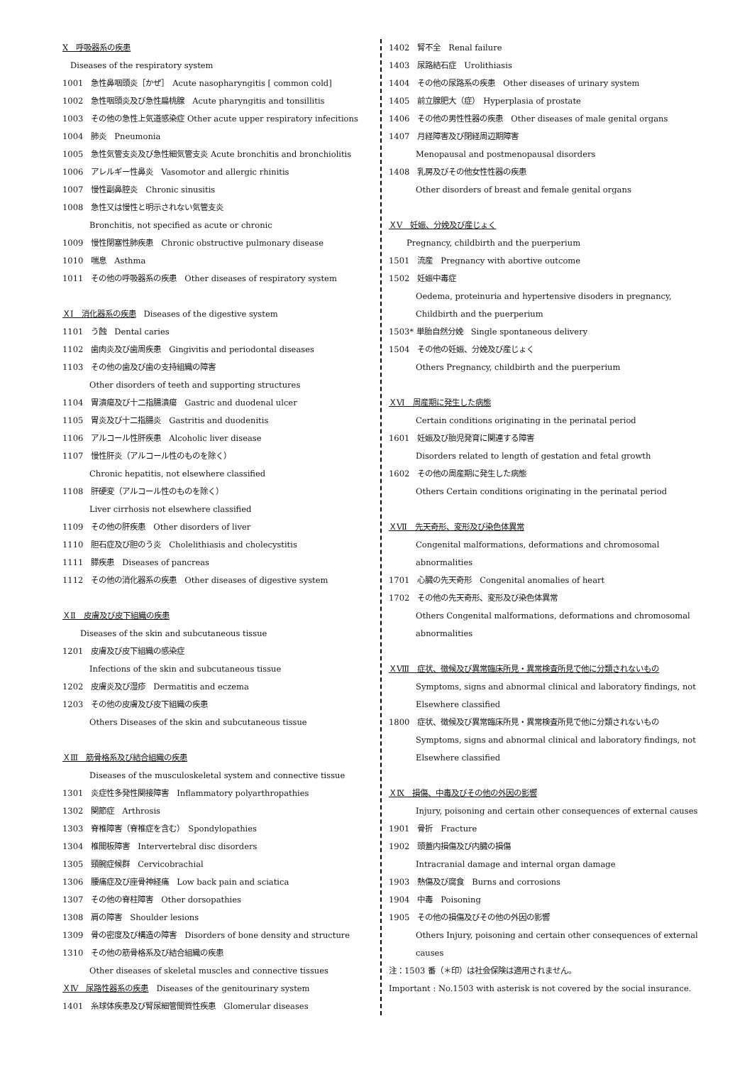Ⅹ　呼吸器系の疾患
　Diseases of the respiratory system
1001　急性鼻咽頭炎［かぜ］　Acute nasopharyngitis [ common cold]
1002　急性咽頭炎及び急性扁桃腺　Acute pharyngitis and tonsillitis
1003　その他の急性上気道感染症 Other acute upper respiratory infecitions
1004　肺炎　Pneumonia
1005　急性気管支炎及び急性細気管支炎 Acute bronchitis and bronchiolitis
1006　アレルギー性鼻炎　Vasomotor and allergic rhinitis
1007　慢性副鼻腔炎　Chronic sinusitis
1008　急性又は慢性と明示されない気管支炎
Bronchitis, not specified as acute or chronic
1009　慢性閉塞性肺疾患　Chronic obstructive pulmonary disease
1010　喘息　Asthma
1011　その他の呼吸器系の疾患　Other diseases of respiratory system
ＸⅠ　消化器系の疾患　Diseases of the digestive system
1101　う蝕　Dental caries
1102　歯肉炎及び歯周疾患　Gingivitis and periodontal diseases
1103　その他の歯及び歯の支持組織の障害
Other disorders of teeth and supporting structures
1104　胃潰瘍及び十二指腸潰瘍　Gastric and duodenal ulcer
1105　胃炎及び十二指腸炎　Gastritis and duodenitis
1106　アルコール性肝疾患　Alcoholic liver disease
1107　慢性肝炎（アルコール性のものを除く）
Chronic hepatitis, not elsewhere classified
1108　肝硬変（アルコール性のものを除く）
Liver cirrhosis not elsewhere classified
1109　その他の肝疾患　Other disorders of liver
1110　胆石症及び胆のう炎　Cholelithiasis and cholecystitis
1111　膵疾患　Diseases of pancreas
1112　その他の消化器系の疾患　Other diseases of digestive system
ＸⅡ　皮膚及び皮下組織の疾患
Diseases of the skin and subcutaneous tissue
1201　皮膚及び皮下組織の感染症
Infections of the skin and subcutaneous tissue
1202　皮膚炎及び湿疹　Dermatitis and eczema
1203　その他の皮膚及び皮下組織の疾患
Others Diseases of the skin and subcutaneous tissue
ＸⅢ　筋骨格系及び結合組織の疾患
Diseases of the musculoskeletal system and connective tissue
1301　炎症性多発性関接障害　Inflammatory polyarthropathies
1302　関節症　Arthrosis
1303　脊椎障害（脊椎症を含む）　Spondylopathies
1304　椎間板障害　Intervertebral disc disorders
1305　頸腕症候群　Cervicobrachial
1306　腰痛症及び座骨神経痛　Low back pain and sciatica
1307　その他の脊柱障害　Other dorsopathies
1308　肩の障害　Shoulder lesions
1309　骨の密度及び構造の障害　Disorders of bone density and structure
1310　その他の筋骨格系及び結合組織の疾患
Other diseases of skeletal muscles and connective tissues
ＸⅣ　尿路性器系の疾患　Diseases of the genitourinary system
1401　糸球体疾患及び腎尿細管間質性疾患　Glomerular diseases
1402　腎不全　Renal failure
1403　尿路結石症　Urolithiasis
1404　その他の尿路系の疾患　Other diseases of urinary system
1405　前立腺肥大（症）　Hyperplasia of prostate
1406　その他の男性性器の疾患　Other diseases of male genital organs
1407　月経障害及び閉経周辺期障害
Menopausal and postmenopausal disorders
1408　乳房及びその他女性性器の疾患
Other disorders of breast and female genital organs
ＸⅤ　妊娠、分娩及び産じょく
Pregnancy, childbirth and the puerperium
1501　流産　Pregnancy with abortive outcome
1502　妊娠中毒症
Oedema, proteinuria and hypertensive disoders in pregnancy,
Childbirth and the puerperium
1503* 単胎自然分娩　Single spontaneous delivery
1504　その他の妊娠、分娩及び産じょく
Others Pregnancy, childbirth and the puerperium
ＸⅥ　周産期に発生した病態
Certain conditions originating in the perinatal period
1601　妊娠及び胎児発育に関連する障害
Disorders related to length of gestation and fetal growth
1602　その他の周産期に発生した病態
Others Certain conditions originating in the perinatal period
ＸⅦ　先天奇形、変形及び染色体異常
Congenital malformations, deformations and chromosomal
abnormalities
1701　心臓の先天奇形　Congenital anomalies of heart
1702　その他の先天奇形、変形及び染色体異常
Others Congenital malformations, deformations and chromosomal
abnormalities
ＸⅧ　症状、徴候及び異常臨床所見・異常検査所見で他に分類されないもの
Symptoms, signs and abnormal clinical and laboratory findings, not
Elsewhere classified
1800　症状、徴候及び異常臨床所見・異常検査所見で他に分類されないもの
Symptoms, signs and abnormal clinical and laboratory findings, not
Elsewhere classified
ＸⅨ　損傷、中毒及びその他の外因の影響
Injury, poisoning and certain other consequences of external causes
1901　骨折　Fracture
1902　頭蓋内損傷及び内臓の損傷
Intracranial damage and internal organ damage
1903　熱傷及び腐食　Burns and corrosions
1904　中毒　Poisoning
1905　その他の損傷及びその他の外因の影響
Others Injury, poisoning and certain other consequences of external
causes
注：1503 番（＊印）は社会保険は適用されません。
Important : No.1503 with asterisk is not covered by the social insurance.